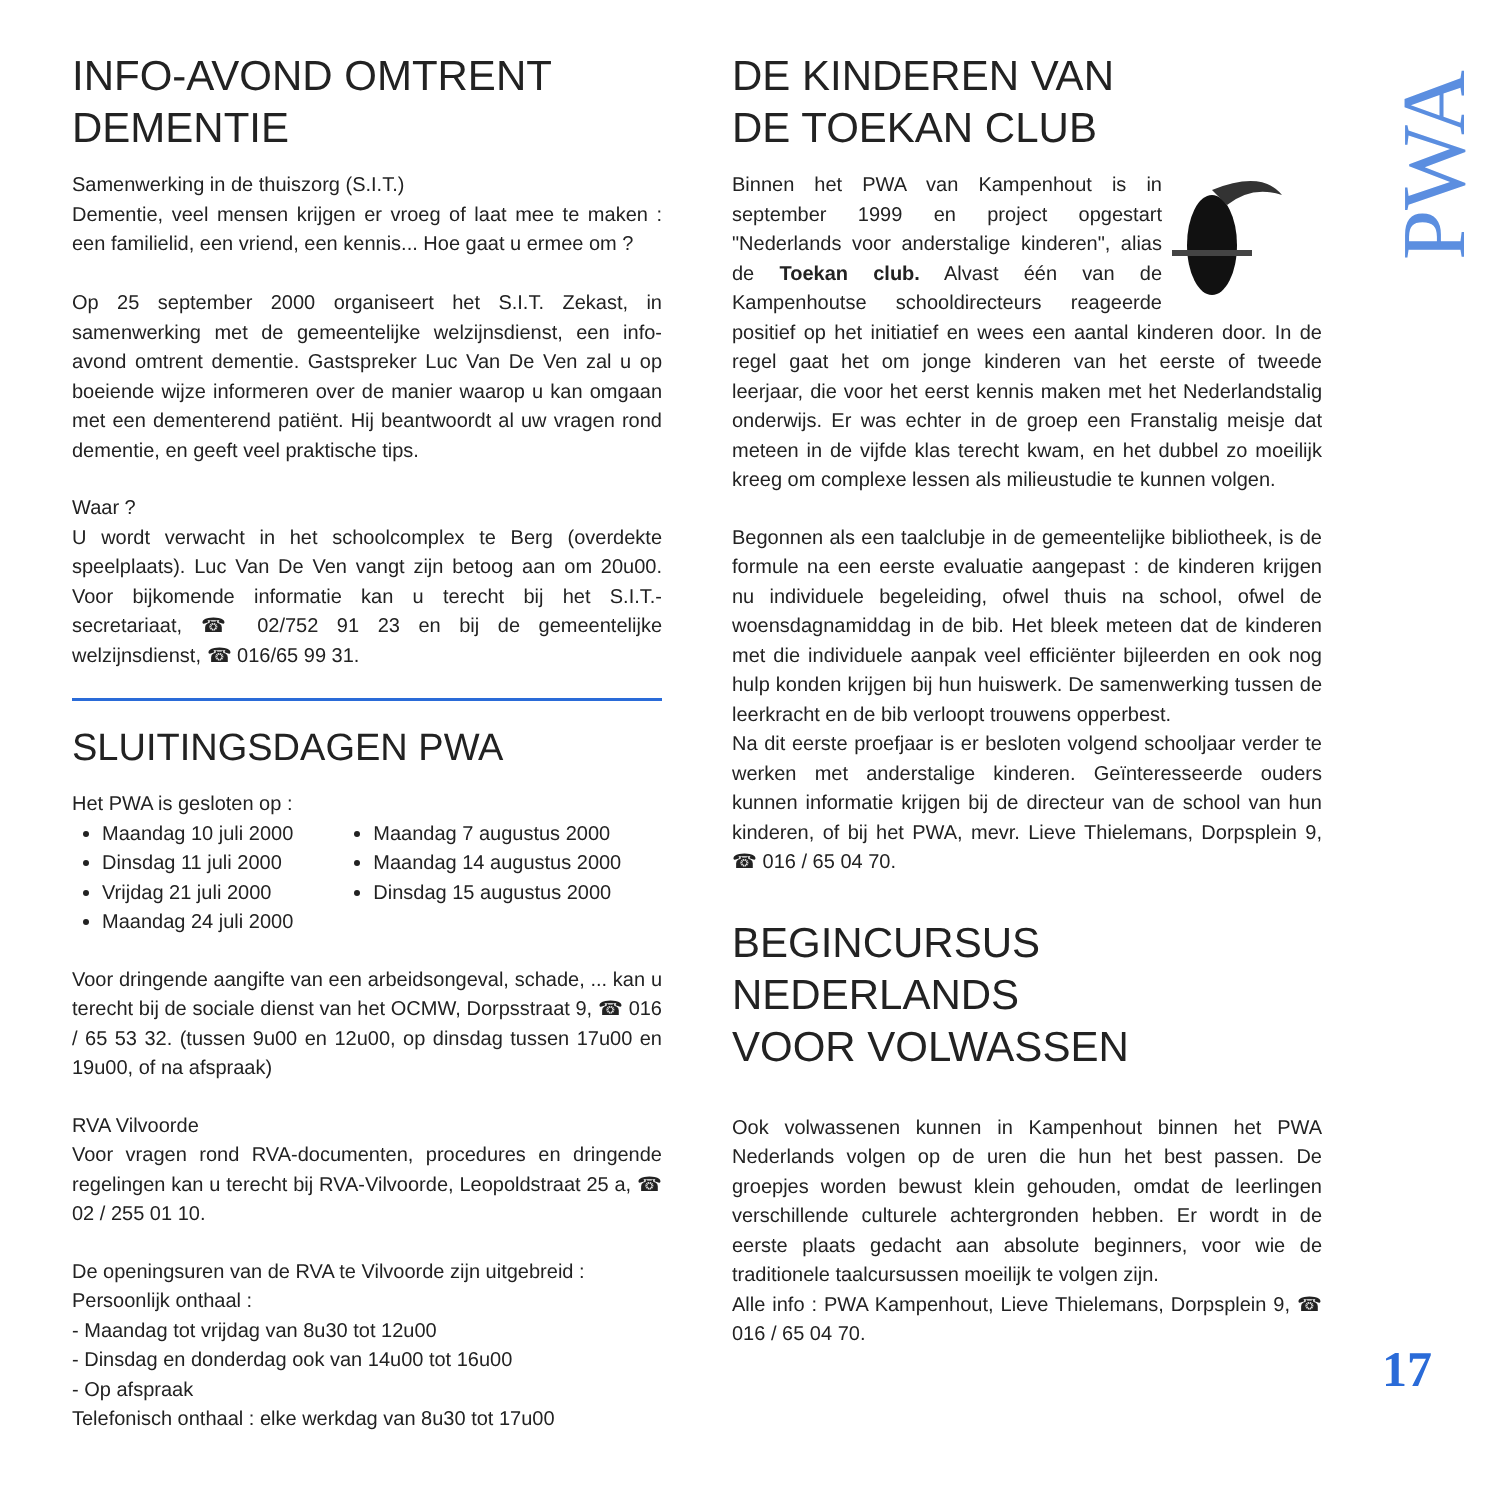INFO-AVOND OMTRENT
DEMENTIE
Samenwerking in de thuiszorg (S.I.T.)
Dementie, veel mensen krijgen er vroeg of laat mee te maken : een familielid, een vriend, een kennis... Hoe gaat u ermee om ?
Op 25 september 2000 organiseert het S.I.T. Zekast, in samenwerking met de gemeentelijke welzijnsdienst, een info-avond omtrent dementie. Gastspreker Luc Van De Ven zal u op boeiende wijze informeren over de manier waarop u kan omgaan met een dementerend patiënt. Hij beantwoordt al uw vragen rond dementie, en geeft veel praktische tips.
Waar ?
U wordt verwacht in het schoolcomplex te Berg (overdekte speelplaats). Luc Van De Ven vangt zijn betoog aan om 20u00. Voor bijkomende informatie kan u terecht bij het S.I.T.-secretariaat, ☎ 02/752 91 23 en bij de gemeentelijke welzijnsdienst, ☎ 016/65 99 31.
SLUITINGSDAGEN PWA
Het PWA is gesloten op :
Maandag 10 juli 2000
Dinsdag 11 juli 2000
Vrijdag 21 juli 2000
Maandag 24 juli 2000
Maandag 7 augustus 2000
Maandag 14 augustus 2000
Dinsdag 15 augustus 2000
Voor dringende aangifte van een arbeidsongeval, schade, ... kan u terecht bij de sociale dienst van het OCMW, Dorpsstraat 9, ☎ 016 / 65 53 32. (tussen 9u00 en 12u00, op dinsdag tussen 17u00 en 19u00, of na afspraak)
RVA Vilvoorde
Voor vragen rond RVA-documenten, procedures en dringende regelingen kan u terecht bij RVA-Vilvoorde, Leopoldstraat 25 a, ☎ 02 / 255 01 10.
De openingsuren van de RVA te Vilvoorde zijn uitgebreid :
Persoonlijk onthaal :
- Maandag tot vrijdag van 8u30 tot 12u00
- Dinsdag en donderdag ook van 14u00 tot 16u00
- Op afspraak
Telefonisch onthaal : elke werkdag van 8u30 tot 17u00
DE KINDEREN VAN
DE TOEKAN CLUB
Binnen het PWA van Kampenhout is in september 1999 en project opgestart "Nederlands voor anderstalige kinderen", alias de Toekan club. Alvast één van de Kampenhoutse schooldirecteurs reageerde positief op het initiatief en wees een aantal kinderen door. In de regel gaat het om jonge kinderen van het eerste of tweede leerjaar, die voor het eerst kennis maken met het Nederlandstalig onderwijs. Er was echter in de groep een Franstalig meisje dat meteen in de vijfde klas terecht kwam, en het dubbel zo moeilijk kreeg om complexe lessen als milieustudie te kunnen volgen.
Begonnen als een taalclubje in de gemeentelijke bibliotheek, is de formule na een eerste evaluatie aangepast : de kinderen krijgen nu individuele begeleiding, ofwel thuis na school, ofwel de woensdagnamiddag in de bib. Het bleek meteen dat de kinderen met die individuele aanpak veel efficiënter bijleerden en ook nog hulp konden krijgen bij hun huiswerk. De samenwerking tussen de leerkracht en de bib verloopt trouwens opperbest.
Na dit eerste proefjaar is er besloten volgend schooljaar verder te werken met anderstalige kinderen. Geïnteresseerde ouders kunnen informatie krijgen bij de directeur van de school van hun kinderen, of bij het PWA, mevr. Lieve Thielemans, Dorpsplein 9, ☎ 016 / 65 04 70.
BEGINCURSUS NEDERLANDS
VOOR VOLWASSEN
Ook volwassenen kunnen in Kampenhout binnen het PWA Nederlands volgen op de uren die hun het best passen. De groepjes worden bewust klein gehouden, omdat de leerlingen verschillende culturele achtergronden hebben. Er wordt in de eerste plaats gedacht aan absolute beginners, voor wie de traditionele taalcursussen moeilijk te volgen zijn.
Alle info : PWA Kampenhout, Lieve Thielemans, Dorpsplein 9, ☎ 016 / 65 04 70.
PWA
17